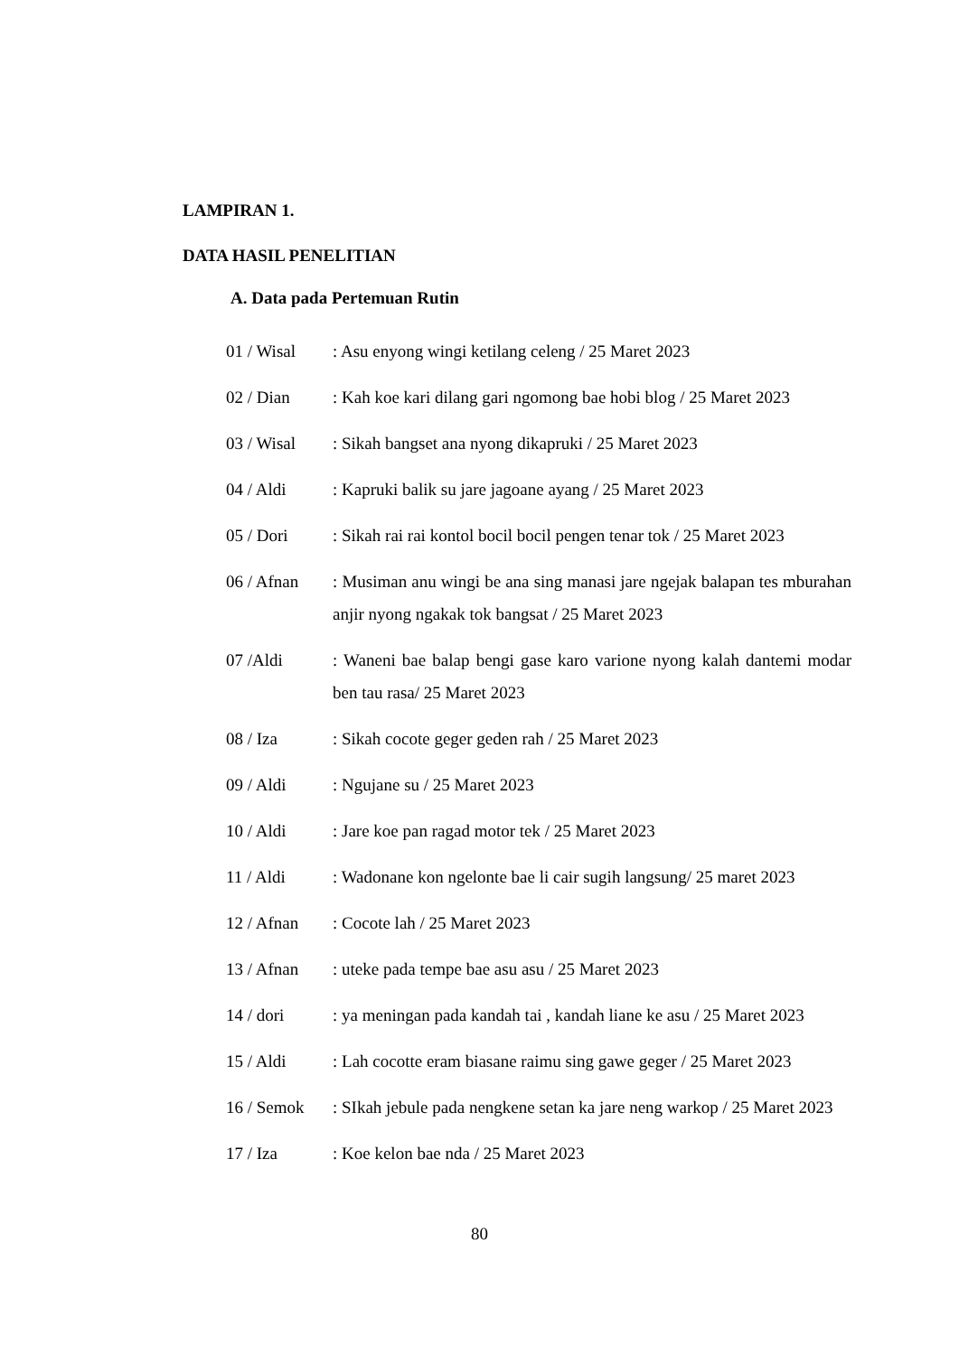LAMPIRAN 1.
DATA HASIL PENELITIAN
A. Data pada Pertemuan Rutin
01 / Wisal : Asu enyong wingi ketilang celeng / 25 Maret 2023
02 / Dian : Kah koe kari dilang gari ngomong bae hobi blog / 25 Maret 2023
03 / Wisal : Sikah bangset ana nyong dikapruki / 25 Maret 2023
04 / Aldi : Kapruki balik su jare jagoane ayang / 25 Maret 2023
05 / Dori : Sikah rai rai kontol bocil bocil pengen tenar tok / 25 Maret 2023
06 / Afnan : Musiman anu wingi be ana sing manasi jare ngejak balapan tes mburahan anjir nyong ngakak tok bangsat / 25 Maret 2023
07 /Aldi : Waneni bae balap bengi gase karo varione nyong kalah dantemi modar ben tau rasa/ 25 Maret 2023
08 / Iza : Sikah cocote geger geden rah / 25 Maret 2023
09 / Aldi : Ngujane su / 25 Maret 2023
10 / Aldi : Jare koe pan ragad motor tek / 25 Maret 2023
11 / Aldi : Wadonane kon ngelonte bae li cair sugih langsung/ 25 maret 2023
12 / Afnan : Cocote lah / 25 Maret 2023
13 / Afnan : uteke pada tempe bae asu asu / 25 Maret 2023
14 / dori : ya meningan pada kandah tai , kandah liane ke asu / 25 Maret 2023
15 / Aldi : Lah cocotte eram biasane raimu sing gawe geger / 25 Maret 2023
16 / Semok : SIkah jebule pada nengkene setan ka jare neng warkop / 25 Maret 2023
17 / Iza : Koe kelon bae nda / 25 Maret 2023
80